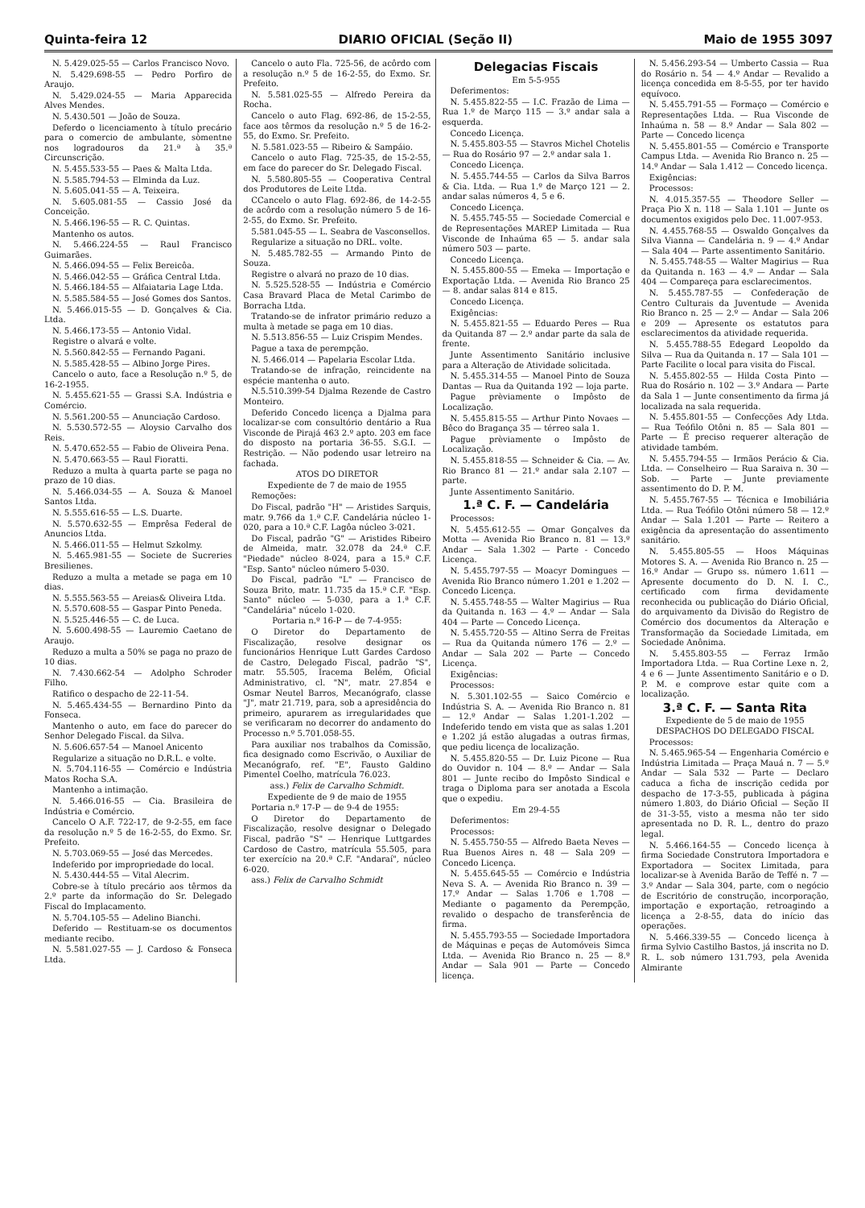Quinta-feira 12 DIARIO OFICIAL (Seção II) Maio de 1955 3097
N. 5.429.025-55 — Carlos Francisco Novo.
N. 5.429.698-55 — Pedro Porfiro de Araujo.
N. 5.429.024-55 — Maria Apparecida Alves Mendes.
N. 5.430.501 — João de Souza.
Deferdo o licenciamento à título precário para o comercio de ambulante, sòmentne nos logradouros da 21.ª à 35.ª Circunscrição.
N. 5.455.533-55 — Paes & Malta Ltda.
N. 5.585.794-53 — Elminda da Luz.
N. 5.605.041-55 — A. Teixeira.
N. 5.605.081-55 — Cassio José da Conceição.
N. 5.466.196-55 — R. C. Quintas.
Mantenho os autos.
N. 5.466.224-55 — Raul Francisco Guimarães.
N. 5.466.094-55 — Felix Bereicôa.
N. 5.466.042-55 — Gráfica Central Ltda.
N. 5.466.184-55 — Alfaiataria Lage Ltda.
N. 5.585.584-55 — José Gomes dos Santos.
N. 5.466.015-55 — D. Gonçalves & Cia. Ltda.
N. 5.466.173-55 — Antonio Vidal.
Registre o alvará e volte.
N. 5.560.842-55 — Fernando Pagani.
N. 5.585.428-55 — Albino Jorge Pires.
Cancelo o auto, face a Resolução n.º 5, de 16-2-1955.
N. 5.455.621-55 — Grassi S.A. Indústria e Comércio.
N. 5.561.200-55 — Anunciação Cardoso.
N. 5.530.572-55 — Aloysio Carvalho dos Reis.
N. 5.470.652-55 — Fabio de Oliveira Pena.
N. 5.470.663-55 — Raul Fioratti.
Reduzo a multa à quarta parte se paga no prazo de 10 dias.
N. 5.466.034-55 — A. Souza & Manoel Santos Ltda.
N. 5.555.616-55 — L.S. Duarte.
N. 5.570.632-55 — Emprêsa Federal de Anuncios Ltda.
N. 5.466.011-55 — Helmut Szkolmy.
N. 5.465.981-55 — Societe de Sucreries Bresilienes.
Reduzo a multa a metade se paga em 10 dias.
N. 5.555.563-55 — Areias& Oliveira Ltda.
N. 5.570.608-55 — Gaspar Pinto Peneda.
N. 5.525.446-55 — C. de Luca.
N. 5.600.498-55 — Lauremio Caetano de Araujo.
Reduzo a multa a 50% se paga no prazo de 10 dias.
N. 7.430.662-54 — Adolpho Schroder Filho.
Ratifico o despacho de 22-11-54.
N. 5.465.434-55 — Bernardino Pinto da Fonseca.
Mantenho o auto, em face do parecer do Senhor Delegado Fiscal. da Silva.
N. 5.606.657-54 — Manoel Anicento
Regularize a situação no D.R.L. e volte.
N. 5.704.116-55 — Comércio e Indústria Matos Rocha S.A.
Mantenho a intimação.
N. 5.466.016-55 — Cia. Brasileira de Indústria e Comércio.
Cancelo O A.F. 722-17, de 9-2-55, em face da resolução n.º 5 de 16-2-55, do Exmo. Sr. Prefeito.
N. 5.703.069-55 — José das Mercedes.
Indeferido por impropriedade do local.
N. 5.430.444-55 — Vital Alecrim.
Cobre-se à título precário aos têrmos da 2.º parte da informação do Sr. Delegado Fiscal do Implacamento.
N. 5.704.105-55 — Adelino Bianchi.
Deferido — Restituam-se os documentos mediante recibo.
N. 5.581.027-55 — J. Cardoso & Fonseca Ltda.
Cancelo o auto Fla. 725-56, de acôrdo com a resolução n.º 5 de 16-2-55, do Exmo. Sr. Prefeito.
N. 5.581.025-55 — Alfredo Pereira da Rocha.
Cancelo o auto Flag. 692-86, de 15-2-55, face aos têrmos da resolução n.º 5 de 16-2-55, do Exmo. Sr. Prefeito.
N. 5.581.023-55 — Ribeiro & Sampáio.
Cancelo o auto Flag. 725-35, de 15-2-55, em face do parecer do Sr. Delegado Fiscal.
N. 5.580.805-55 — Cooperativa Central dos Produtores de Leite Ltda.
CCancelo o auto Flag. 692-86, de 14-2-55 de acôrdo com a resolução número 5 de 16-2-55, do Exmo. Sr. Prefeito.
5.581.045-55 — L. Seabra de Vasconsellos.
Regularize a situação no DRL. volte.
N. 5.485.782-55 — Armando Pinto de Souza.
Registre o alvará no prazo de 10 dias.
N. 5.525.528-55 — Indústria e Comércio Casa Bravard Placa de Metal Carimbo de Borracha Ltda.
Tratando-se de infrator primário reduzo a multa à metade se paga em 10 dias.
N. 5.513.856-55 — Luiz Crispim Mendes.
Pague a taxa de perempção.
N. 5.466.014 — Papelaria Escolar Ltda.
Tratando-se de infração, reincidente na espécie mantenha o auto.
N.5.510.399-54 Djalma Rezende de Castro Monteiro.
Deferido Concedo licença a Djalma para localizar-se com consultório dentário a Rua Visconde de Pirajá 463 2.º apto. 203 em face do disposto na portaria 36-55. S.G.I. — Restrição. — Não podendo usar letreiro na fachada.
ATOS DO DIRETOR
Expediente de 7 de maio de 1955
Remoções:
Do Fiscal, padrão "H" — Aristides Sarquis, matr. 9.766 da 1.ª C.F. Candelária núcleo 1-020, para a 10.ª C.F. Lagôa núcleo 3-021.
Do Fiscal, padrão "G" — Aristides Ribeiro de Almeida, matr. 32.078 da 24.ª C.F. "Piedade" núcleo 8-024, para a 15.ª C.F. "Esp. Santo" núcleo número 5-030.
Do Fiscal, padrão "L" — Francisco de Souza Brito, matr. 11.735 da 15.ª C.F. "Esp. Santo" núcleo — 5-030, para a 1.ª C.F. "Candelária" núcelo 1-020.
Portaria n.º 16-P — de 7-4-955:
O Diretor do Departamento de Fiscalização, resolve designar os funcionários Henrique Lutt Gardes Cardoso de Castro, Delegado Fiscal, padrão "S", matr. 55.505, Iracema Belém, Oficial Administrativo, cl. "N", matr. 27.854 e Osmar Neutel Barros, Mecanógrafo, classe "J", matr 21.719, para, sob a apresidência do primeiro, apurarem as irregularidades que se verificaram no decorrer do andamento do Processo n.º 5.701.058-55.
Para auxiliar nos trabalhos da Comissão, fica designado como Escrivão, o Auxiliar de Mecanógrafo, ref. "E", Fausto Galdino Pimentel Coelho, matrícula 76.023.
ass.) Felix de Carvalho Schmidt.
Expediente de 9 de maio de 1955
Portaria n.º 17-P — de 9-4 de 1955:
O Diretor do Departamento de Fiscalização, resolve designar o Delegado Fiscal, padrão "S" — Henrique Luttgardes Cardoso de Castro, matrícula 55.505, para ter exercício na 20.ª C.F. "Andaraí", núcleo 6-020.
ass.) Felix de Carvalho Schmidt
Delegacias Fiscais
Em 5-5-955
Deferimentos:
N. 5.455.822-55 — I.C. Frazão de Lima — Rua 1.º de Março 115 — 3.º andar sala a esquerda.
Concedo Licença.
N. 5.455.803-55 — Stavros Michel Chotelis — Rua do Rosário 97 — 2.º andar sala 1.
Concedo Licença.
N. 5.455.744-55 — Carlos da Silva Barros & Cia. Ltda. — Rua 1.º de Março 121 — 2. andar salas números 4, 5 e 6.
Concedo Licença.
N. 5.455.745-55 — Sociedade Comercial e de Representações MAREP Limitada — Rua Visconde de Inhaúma 65 — 5. andar sala número 503 — parte.
Concedo Licença.
N. 5.455.800-55 — Emeka — Importação e Exportação Ltda. — Avenida Rio Branco 25 — 8. andar salas 814 e 815.
Concedo Licença.
Exigências:
N. 5.455.821-55 — Eduardo Peres — Rua da Quitanda 87 — 2.º andar parte da sala de frente.
Junte Assentimento Sanitário inclusive para a Alteração de Atividade solicitada.
N. 5.455.314-55 — Manoel Pinto de Souza Dantas — Rua da Quitanda 192 — loja parte.
Pague prèviamente o Impôsto de Localização.
N. 5.455.815-55 — Arthur Pinto Novaes — Bêco do Bragança 35 — térreo sala 1.
Pague prèviamente o Impôsto de Localização.
N. 5.455.818-55 — Schneider & Cia. — Av. Rio Branco 81 — 21.º andar sala 2.107 — parte.
Junte Assentimento Sanitário.
1.ª C. F. — Candelária
Processos:
N. 5.455.612-55 — Omar Gonçalves da Motta — Avenida Rio Branco n. 81 — 13.º Andar — Sala 1.302 — Parte - Concedo Licença.
N. 5.455.797-55 — Moacyr Domingues — Avenida Rio Branco número 1.201 e 1.202 — Concedo Licença.
N. 5.455.748-55 — Walter Magirius — Rua da Quitanda n. 163 — 4.º — Andar — Sala 404 — Parte — Concedo Licença.
N. 5.455.720-55 — Altino Serra de Freitas — Rua da Quitanda número 176 — 2.º — Andar — Sala 202 — Parte — Concedo Licença.
Exigências:
Processos:
N. 5.301.102-55 — Saico Comércio e Indústria S. A. — Avenida Rio Branco n. 81 — 12.º Andar — Salas 1.201-1.202 — Indeferido tendo em vista que as salas 1.201 e 1.202 já estão alugadas a outras firmas, que pediu licença de localização.
N. 5.455.820-55 — Dr. Luiz Picone — Rua do Ouvidor n. 104 — 8.º — Andar — Sala 801 — Junte recibo do Impôsto Sindical e traga o Diploma para ser anotada a Escola que o expediu.
Em 29-4-55
Deferimentos:
Processos:
N. 5.455.750-55 — Alfredo Baeta Neves — Rua Buenos Aires n. 48 — Sala 209 — Concedo Licença.
N. 5.455.645-55 — Comércio e Indústria Neva S. A. — Avenida Rio Branco n. 39 — 17.º Andar — Salas 1.706 e 1.708 — Mediante o pagamento da Perempção, revalido o despacho de transferência de firma.
N. 5.455.793-55 — Sociedade Importadora de Máquinas e peças de Automóveis Simca Ltda. — Avenida Rio Branco n. 25 — 8.º Andar — Sala 901 — Parte — Concedo licença.
N. 5.456.293-54 — Umberto Cassia — Rua do Rosário n. 54 — 4.º Andar — Revalido a licença concedida em 8-5-55, por ter havido equívoco.
N. 5.455.791-55 — Formaço — Comércio e Representações Ltda. — Rua Visconde de Inhaúma n. 58 — 8.º Andar — Sala 802 — Parte — Concedo licença
N. 5.455.801-55 — Comércio e Transporte Campus Ltda. — Avenida Rio Branco n. 25 — 14.º Andar — Sala 1.412 — Concedo licença.
Exigências:
Processos:
N. 4.015.357-55 — Theodore Seller — Praça Pio X n. 118 — Sala 1.101 — Junte os documentos exigidos pelo Dec. 11.007-953.
N. 4.455.768-55 — Oswaldo Gonçalves da Silva Vianna — Candelária n. 9 — 4.º Andar — Sala 404 — Parte assentimento Sanitário.
N. 5.455.748-55 — Walter Magirius — Rua da Quitanda n. 163 — 4.º — Andar — Sala 404 — Compareça para esclarecimentos.
N. 5.455.787-55 — Confederação de Centro Culturais da Juventude — Avenida Rio Branco n. 25 — 2.º — Andar — Sala 206 e 209 — Apresente os estatutos para esclarecimentos da atividade requerida.
N. 5.455.788-55 Edegard Leopoldo da Silva — Rua da Quitanda n. 17 — Sala 101 — Parte Facilite o local para visita do Fiscal.
N. 5.455.802-55 — Hilda Costa Pinto — Rua do Rosário n. 102 — 3.º Andara — Parte da Sala 1 — Junte consentimento da firma já localizada na sala requerida.
N. 5.455.801-55 — Confecções Ady Ltda. — Rua Teófilo Otôni n. 85 — Sala 801 — Parte — É preciso requerer alteração de atividade também.
N. 5.455.794-55 — Irmãos Perácio & Cia. Ltda. — Conselheiro — Rua Saraiva n. 30 — Sob. — Parte — Junte previamente assentimento do D. P. M.
N. 5.455.767-55 — Técnica e Imobiliária Ltda. — Rua Teófilo Otôni número 58 — 12.º Andar — Sala 1.201 — Parte — Reitero a exigência da apresentação do assentimento sanitário.
N. 5.455.805-55 — Hoos Máquinas Motores S. A. — Avenida Rio Branco n. 25 — 16.º Andar — Grupo ss. número 1.611 — Apresente documento do D. N. I. C., certificado com firma devidamente reconhecida ou publicação do Diário Oficial, do arquivamento da Divisão do Registro de Comércio dos documentos da Alteração e Transformação da Sociedade Limitada, em Sociedade Anônima.
N. 5.455.803-55 — Ferraz Irmão Importadora Ltda. — Rua Cortine Lexe n. 2, 4 e 6 — Junte Assentimento Sanitário e o D. P. M. e comprove estar quite com a localização.
3.ª C. F. — Santa Rita
Expediente de 5 de maio de 1955
DESPACHOS DO DELEGADO FISCAL
Processos:
N. 5.465.965-54 — Engenharia Comércio e Indústria Limitada — Praça Mauá n. 7 — 5.º Andar — Sala 532 — Parte — Declaro caduca a ficha de inscrição cedida por despacho de 17-3-55, publicada à página número 1.803, do Diário Oficial — Seção II de 31-3-55, visto a mesma não ter sido apresentada no D. R. L., dentro do prazo legal.
N. 5.466.164-55 — Concedo licença à firma Sociedade Construtora Importadora e Exportadora — Socitex Limitada, para localizar-se à Avenida Barão de Teffé n. 7 — 3.º Andar — Sala 304, parte, com o negócio de Escritório de construção, incorporação, importação e exportação, retroagindo a licença a 2-8-55, data do início das operações.
N. 5.466.339-55 — Concedo licença à firma Sylvio Castilho Bastos, já inscrita no D. R. L. sob número 131.793, pela Avenida Almirante